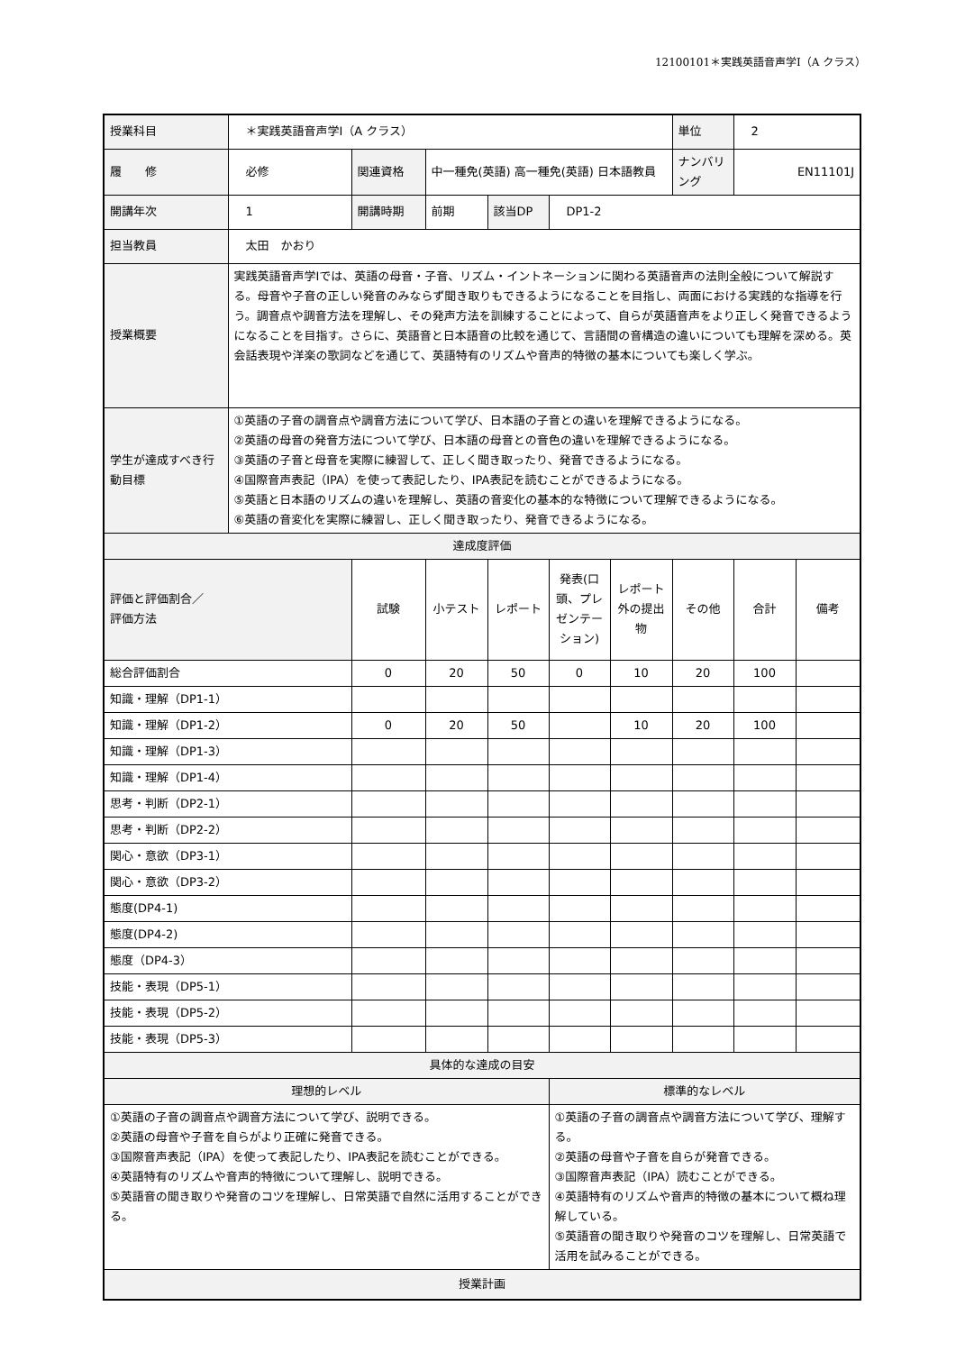12100101＊実践英語音声学Ⅰ（A クラス）
| 授業科目 | ＊実践英語音声学Ⅰ（A クラス） | | | | | | 単位 | 2 | |
| 履 修 | 必修 | 関連資格 | 中一種免(英語) 高一種免(英語) 日本語教員 | | | | ナンバリング | EN11101J | |
| 開講年次 | 1 | 開講時期 | 前期 | 該当DP | DP1-2 | | | | |
| 担当教員 | 太田 かおり | | | | | | | | |
| 授業概要 | 実践英語音声学Ⅰでは、英語の母音・子音、リズム・イントネーションに関わる英語音声の法則全般について解説する。母音や子音の正しい発音のみならず聞き取りもできるようになることを目指し、両面における実践的な指導を行う。調音点や調音方法を理解し、その発声方法を訓練することによって、自らが英語音声をより正しく発音できるようになることを目指す。さらに、英語音と日本語音の比較を通じて、言語間の音構造の違いについても理解を深める。英会話表現や洋楽の歌詞などを通じて、英語特有のリズムや音声的特徴の基本についても楽しく学ぶ。 | | | | | | | | |
| 学生が達成すべき行動目標 | ①英語の子音の調音点や調音方法について学び、日本語の子音との違いを理解できるようになる。 ②英語の母音の発音方法について学び、日本語の母音との音色の違いを理解できるようになる。 ③英語の子音と母音を実際に練習して、正しく聞き取ったり、発音できるようになる。 ④国際音声表記（IPA）を使って表記したり、IPA表記を読むことができるようになる。 ⑤英語と日本語のリズムの違いを理解し、英語の音変化の基本的な特徴について理解できるようになる。 ⑥英語の音変化を実際に練習し、正しく聞き取ったり、発音できるようになる。 | | | | | | | | |
| 達成度評価 | | | | | | | | | |
| 評価と評価割合／ 評価方法 | | 試験 | 小テスト | レポート | 発表(口頭、プレゼンテーション) | レポート外の提出物 | その他 | 合計 | 備考 |
| 総合評価割合 | | 0 | 20 | 50 | 0 | 10 | 20 | 100 | |
| 知識・理解（DP1-1） | | | | | | | | | |
| 知識・理解（DP1-2） | | 0 | 20 | 50 | | 10 | 20 | 100 | |
| 知識・理解（DP1-3） | | | | | | | | | |
| 知識・理解（DP1-4） | | | | | | | | | |
| 思考・判断（DP2-1） | | | | | | | | | |
| 思考・判断（DP2-2） | | | | | | | | | |
| 関心・意欲（DP3-1） | | | | | | | | | |
| 関心・意欲（DP3-2） | | | | | | | | | |
| 態度(DP4-1) | | | | | | | | | |
| 態度(DP4-2) | | | | | | | | | |
| 態度（DP4-3） | | | | | | | | | |
| 技能・表現（DP5-1） | | | | | | | | | |
| 技能・表現（DP5-2） | | | | | | | | | |
| 技能・表現（DP5-3） | | | | | | | | | |
| 具体的な達成の目安 | | | | | | | | | |
| 理想的レベル | | | | | 標準的なレベル | | | | |
| ①英語の子音の調音点や調音方法について学び、説明できる。 ②英語の母音や子音を自らがより正確に発音できる。 ③国際音声表記（IPA）を使って表記したり、IPA表記を読むことができる。 ④英語特有のリズムや音声的特徴について理解し、説明できる。 ⑤英語音の聞き取りや発音のコツを理解し、日常英語で自然に活用することができる。 | | | | | ①英語の子音の調音点や調音方法について学び、理解する。 ②英語の母音や子音を自らが発音できる。 ③国際音声表記（IPA）読むことができる。 ④英語特有のリズムや音声的特徴の基本について概ね理解している。 ⑤英語音の聞き取りや発音のコツを理解し、日常英語で活用を試みることができる。 | | | | |
| 授業計画 | | | | | | | | | |